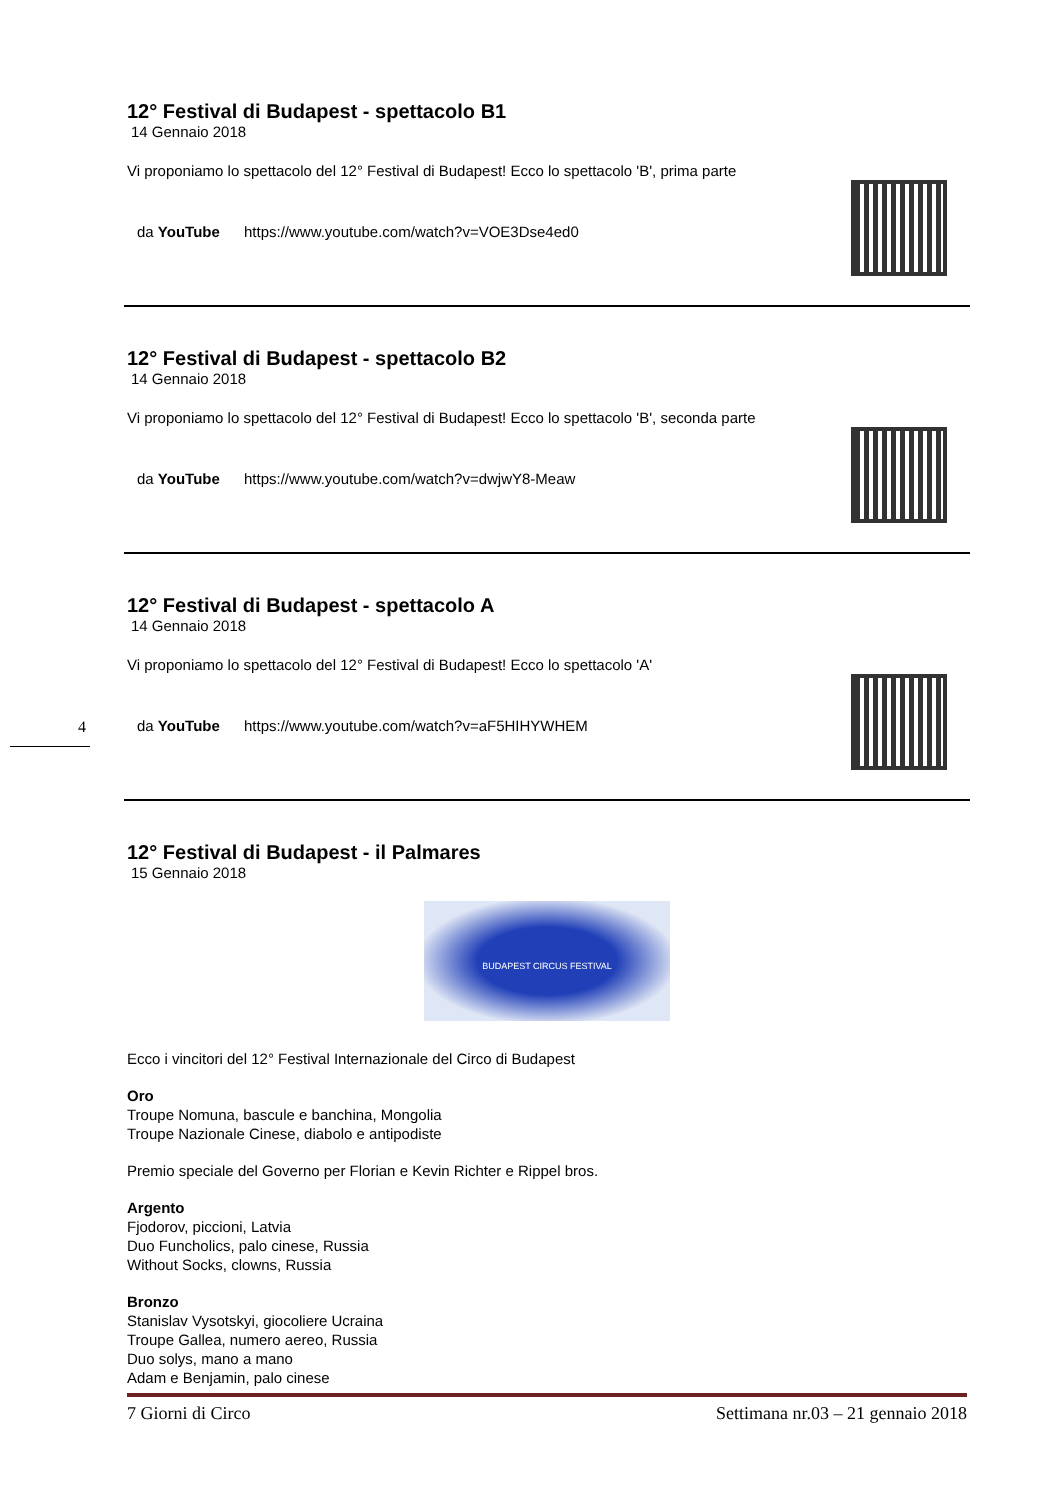12° Festival di Budapest - spettacolo B1
14 Gennaio 2018
Vi proponiamo lo spettacolo del 12° Festival di Budapest! Ecco lo spettacolo 'B', prima parte
da YouTube https://www.youtube.com/watch?v=VOE3Dse4ed0
12° Festival di Budapest - spettacolo B2
14 Gennaio 2018
Vi proponiamo lo spettacolo del 12° Festival di Budapest! Ecco lo spettacolo 'B', seconda parte
da YouTube https://www.youtube.com/watch?v=dwjwY8-Meaw
12° Festival di Budapest - spettacolo A
14 Gennaio 2018
Vi proponiamo lo spettacolo del 12° Festival di Budapest! Ecco lo spettacolo 'A'
da YouTube https://www.youtube.com/watch?v=aF5HIHYWHEM
12° Festival di Budapest - il Palmares
15 Gennaio 2018
BUDAPEST CIRCUS FESTIVAL
Ecco i vincitori del 12° Festival Internazionale del Circo di Budapest
Oro
Troupe Nomuna, bascule e banchina, Mongolia
Troupe Nazionale Cinese, diabolo e antipodiste
Premio speciale del Governo per Florian e Kevin Richter e Rippel bros.
Argento
Fjodorov, piccioni, Latvia
Duo Funcholics, palo cinese, Russia
Without Socks, clowns, Russia
Bronzo
Stanislav Vysotskyi, giocoliere Ucraina
Troupe Gallea, numero aereo, Russia
Duo solys, mano a mano
Adam e Benjamin, palo cinese
4
7 Giorni di Circo Settimana nr.03 – 21 gennaio 2018